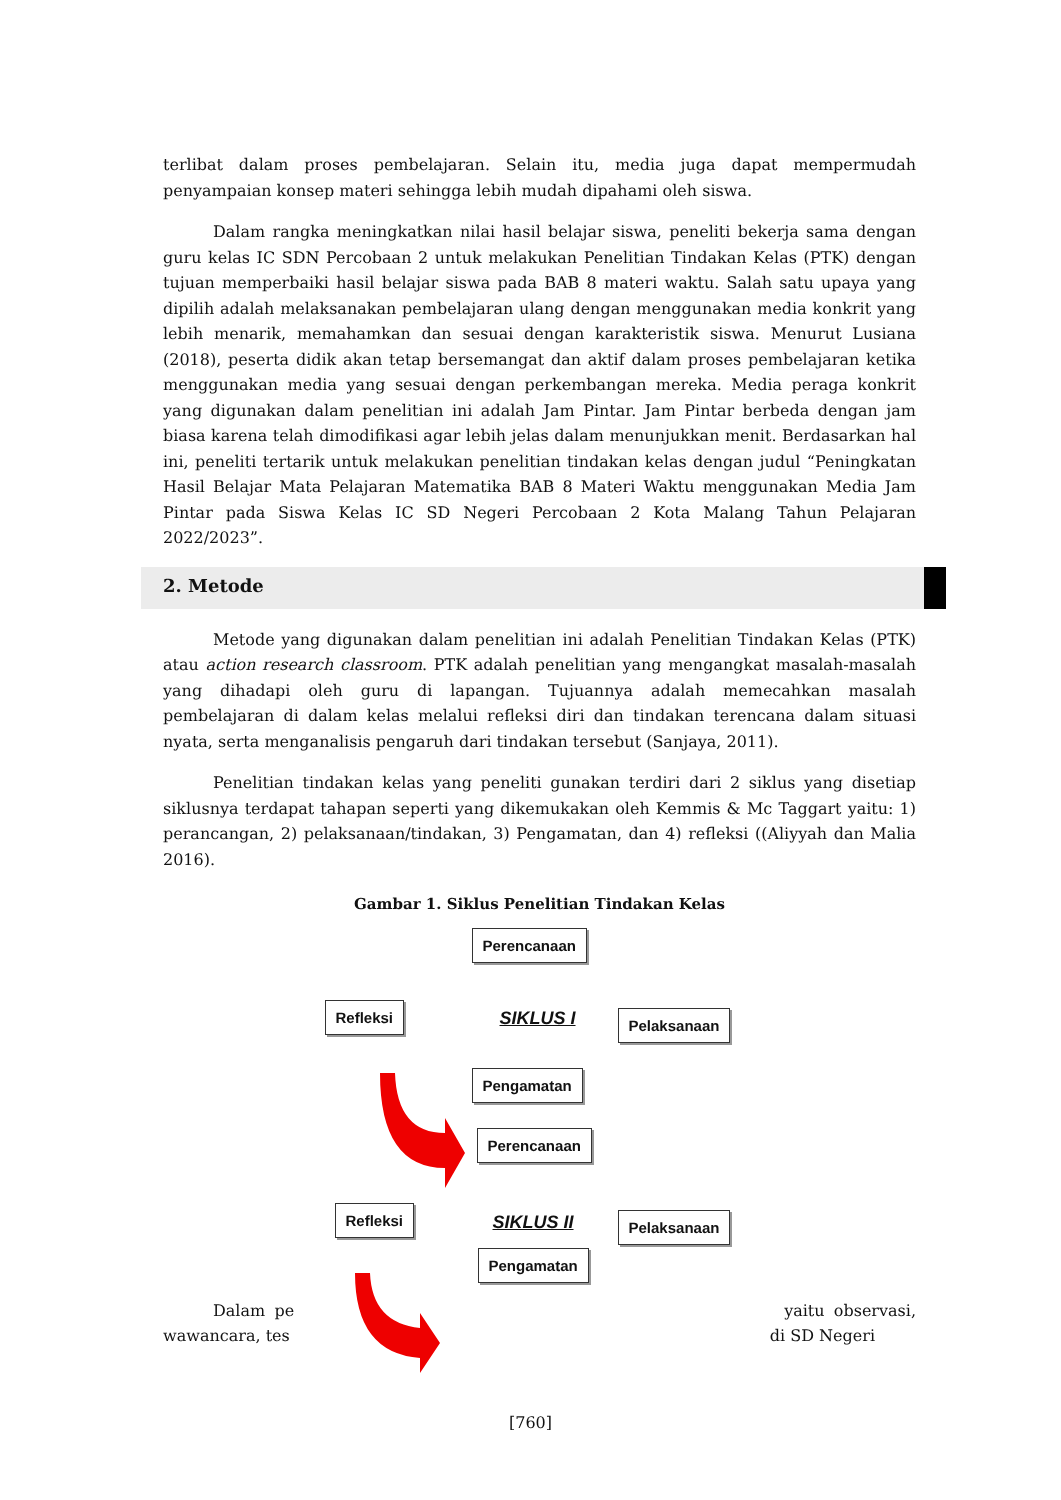terlibat dalam proses pembelajaran. Selain itu, media juga dapat mempermudah penyampaian konsep materi sehingga lebih mudah dipahami oleh siswa.
Dalam rangka meningkatkan nilai hasil belajar siswa, peneliti bekerja sama dengan guru kelas IC SDN Percobaan 2 untuk melakukan Penelitian Tindakan Kelas (PTK) dengan tujuan memperbaiki hasil belajar siswa pada BAB 8 materi waktu. Salah satu upaya yang dipilih adalah melaksanakan pembelajaran ulang dengan menggunakan media konkrit yang lebih menarik, memahamkan dan sesuai dengan karakteristik siswa. Menurut Lusiana (2018), peserta didik akan tetap bersemangat dan aktif dalam proses pembelajaran ketika menggunakan media yang sesuai dengan perkembangan mereka. Media peraga konkrit yang digunakan dalam penelitian ini adalah Jam Pintar. Jam Pintar berbeda dengan jam biasa karena telah dimodifikasi agar lebih jelas dalam menunjukkan menit. Berdasarkan hal ini, peneliti tertarik untuk melakukan penelitian tindakan kelas dengan judul “Peningkatan Hasil Belajar Mata Pelajaran Matematika BAB 8 Materi Waktu menggunakan Media Jam Pintar pada Siswa Kelas IC SD Negeri Percobaan 2 Kota Malang Tahun Pelajaran 2022/2023”.
2. Metode
Metode yang digunakan dalam penelitian ini adalah Penelitian Tindakan Kelas (PTK) atau action research classroom. PTK adalah penelitian yang mengangkat masalah-masalah yang dihadapi oleh guru di lapangan. Tujuannya adalah memecahkan masalah pembelajaran di dalam kelas melalui refleksi diri dan tindakan terencana dalam situasi nyata, serta menganalisis pengaruh dari tindakan tersebut (Sanjaya, 2011).
Penelitian tindakan kelas yang peneliti gunakan terdiri dari 2 siklus yang disetiap siklusnya terdapat tahapan seperti yang dikemukakan oleh Kemmis & Mc Taggart yaitu: 1) perancangan, 2) pelaksanaan/tindakan, 3) Pengamatan, dan 4) refleksi ((Aliyyah dan Malia 2016).
Gambar 1. Siklus Penelitian Tindakan Kelas
Perencanaan
Refleksi SIKLUS I Pelaksanaan
Pengamatan
Perencanaan
Refleksi SIKLUS II Pelaksanaan
Pengamatan
Dalam pe yaitu observasi, wawancara, tes di SD Negeri
[760]